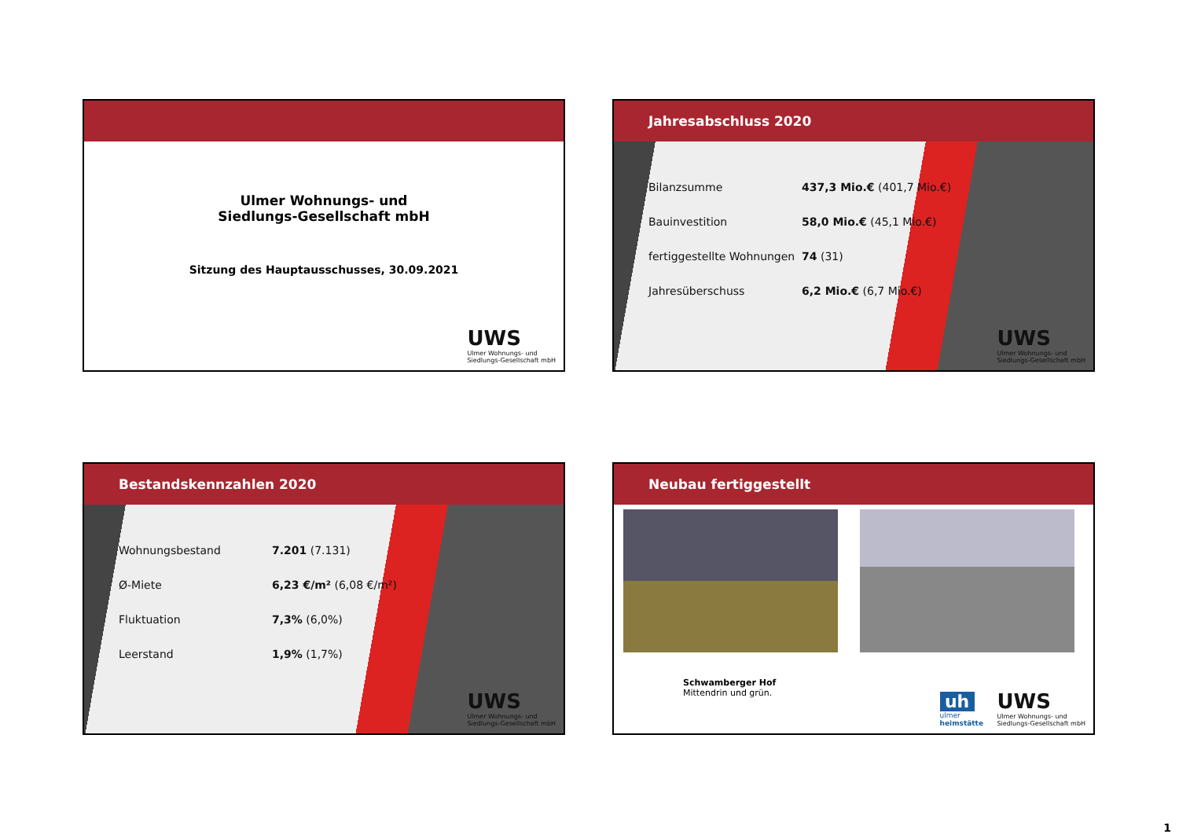Ulmer Wohnungs- und
Siedlungs-Gesellschaft mbH
Sitzung des Hauptausschusses, 30.09.2021
UWS
Ulmer Wohnungs- und
Siedlungs-Gesellschaft mbH
Jahresabschluss 2020
Bilanzsumme 437,3 Mio.€ (401,7 Mio.€)
Bauinvestition 58,0 Mio.€ (45,1 Mio.€)
fertiggestellte Wohnungen 74 (31)
Jahresüberschuss 6,2 Mio.€ (6,7 Mio.€)
UWS
Ulmer Wohnungs- und
Siedlungs-Gesellschaft mbH
Bestandskennzahlen 2020
Wohnungsbestand 7.201 (7.131)
Ø-Miete 6,23 €/m² (6,08 €/m²)
Fluktuation 7,3% (6,0%)
Leerstand 1,9% (1,7%)
UWS
Ulmer Wohnungs- und
Siedlungs-Gesellschaft mbH
Neubau fertiggestellt
Schwamberger Hof
Mittendrin und grün.
UWS
Ulmer Wohnungs- und
Siedlungs-Gesellschaft mbH
uh
ulmer
heimstätte
1